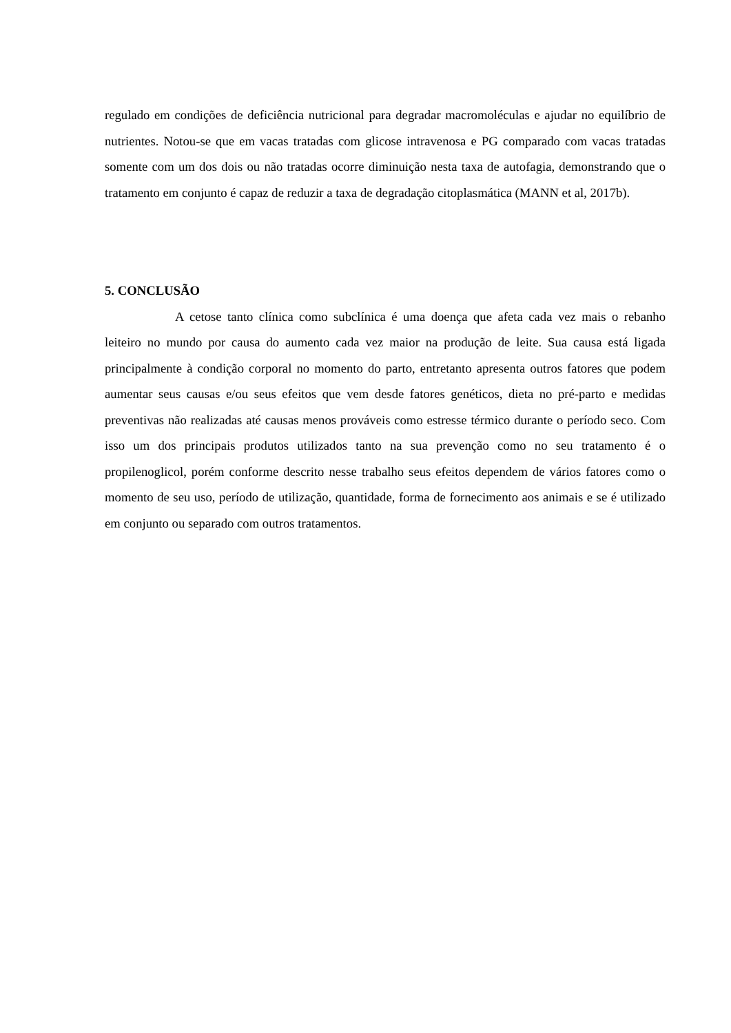regulado em condições de deficiência nutricional para degradar macromoléculas e ajudar no equilíbrio de nutrientes. Notou-se que em vacas tratadas com glicose intravenosa e PG comparado com vacas tratadas somente com um dos dois ou não tratadas ocorre diminuição nesta taxa de autofagia, demonstrando que o tratamento em conjunto é capaz de reduzir a taxa de degradação citoplasmática (MANN et al, 2017b).
5. CONCLUSÃO
A cetose tanto clínica como subclínica é uma doença que afeta cada vez mais o rebanho leiteiro no mundo por causa do aumento cada vez maior na produção de leite. Sua causa está ligada principalmente à condição corporal no momento do parto, entretanto apresenta outros fatores que podem aumentar seus causas e/ou seus efeitos que vem desde fatores genéticos, dieta no pré-parto e medidas preventivas não realizadas até causas menos prováveis como estresse térmico durante o período seco. Com isso um dos principais produtos utilizados tanto na sua prevenção como no seu tratamento é o propilenoglicol, porém conforme descrito nesse trabalho seus efeitos dependem de vários fatores como o momento de seu uso, período de utilização, quantidade, forma de fornecimento aos animais e se é utilizado em conjunto ou separado com outros tratamentos.